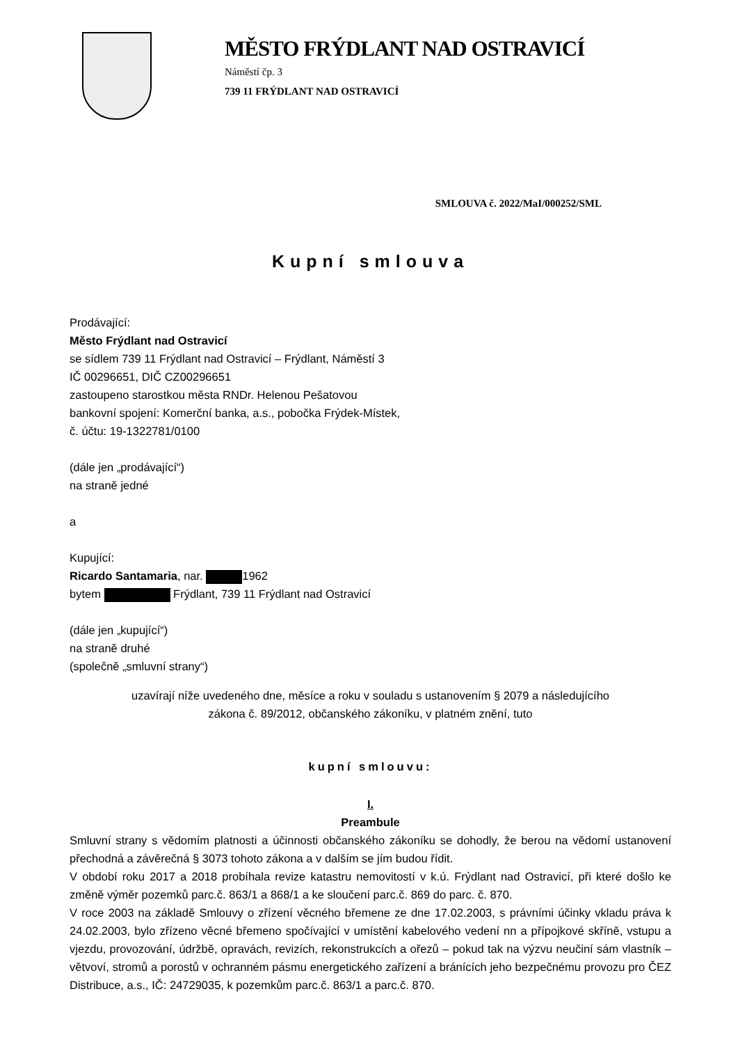MĚSTO FRÝDLANT NAD OSTRAVICÍ
Náměstí čp. 3
739 11 FRÝDLANT NAD OSTRAVICÍ
SMLOUVA č. 2022/MaI/000252/SML
Kupní smlouva
Prodávající:
Město Frýdlant nad Ostravicí
se sídlem 739 11 Frýdlant nad Ostravicí – Frýdlant, Náměstí 3
IČ 00296651, DIČ CZ00296651
zastoupeno starostkou města RNDr. Helenou Pešatovou
bankovní spojení: Komerční banka, a.s., pobočka Frýdek-Místek,
č. účtu: 19-1322781/0100
(dále jen „prodávající“)
na straně jedné
a
Kupující:
Ricardo Santamaria, nar. 1962
bytem Frýdlant, 739 11 Frýdlant nad Ostravicí
(dále jen „kupující“)
na straně druhé
(společně „smluvní strany“)
uzavírají níže uvedeného dne, měsíce a roku v souladu s ustanovením § 2079 a následujícího
zákona č. 89/2012, občanského zákoníku, v platném znění, tuto
kupní smlouvu:
I.
Preambule
Smluvní strany s vědomím platnosti a účinnosti občanského zákoníku se dohodly, že berou na vědomí ustanovení přechodná a závěrečná § 3073 tohoto zákona a v dalším se jím budou řídit.
V období roku 2017 a 2018 probíhala revize katastru nemovitostí v k.ú. Frýdlant nad Ostravicí, při které došlo ke změně výměr pozemků parc.č. 863/1 a 868/1 a ke sloučení parc.č. 869 do parc. č. 870.
V roce 2003 na základě Smlouvy o zřízení věcného břemene ze dne 17.02.2003, s právními účinky vkladu práva k 24.02.2003, bylo zřízeno věcné břemeno spočívající v umístění kabelového vedení nn a přípojkové skříně, vstupu a vjezdu, provozování, údržbě, opravách, revizích, rekonstrukcích a ořezů – pokud tak na výzvu neučiní sám vlastník – větvoví, stromů a porostů v ochranném pásmu energetického zařízení a bránících jeho bezpečnému provozu pro ČEZ Distribuce, a.s., IČ: 24729035, k pozemkům parc.č. 863/1 a parc.č. 870.